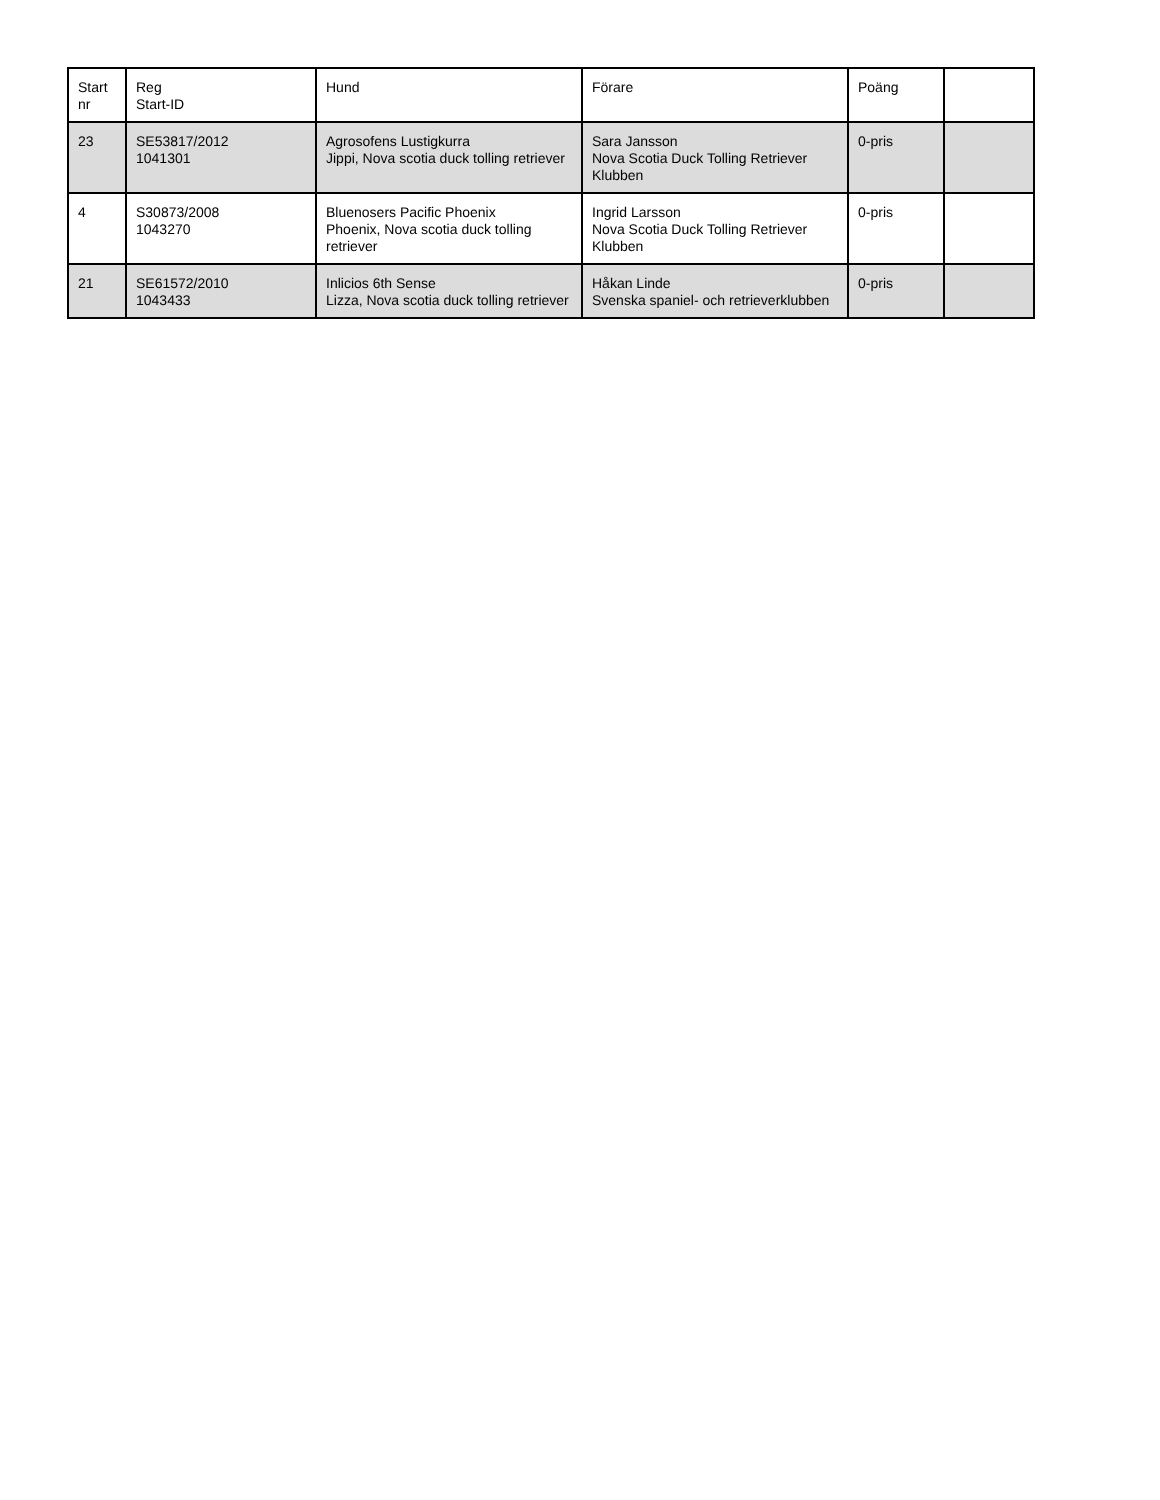| Start nr | Reg Start-ID | Hund | Förare | Poäng | |
| --- | --- | --- | --- | --- | --- |
| 23 | SE53817/2012 1041301 | Agrosofens Lustigkurra Jippi, Nova scotia duck tolling retriever | Sara Jansson Nova Scotia Duck Tolling Retriever Klubben | 0-pris | |
| 4 | S30873/2008 1043270 | Bluenosers Pacific Phoenix Phoenix, Nova scotia duck tolling retriever | Ingrid Larsson Nova Scotia Duck Tolling Retriever Klubben | 0-pris | |
| 21 | SE61572/2010 1043433 | Inlicios 6th Sense Lizza, Nova scotia duck tolling retriever | Håkan Linde Svenska spaniel- och retrieverklubben | 0-pris | |